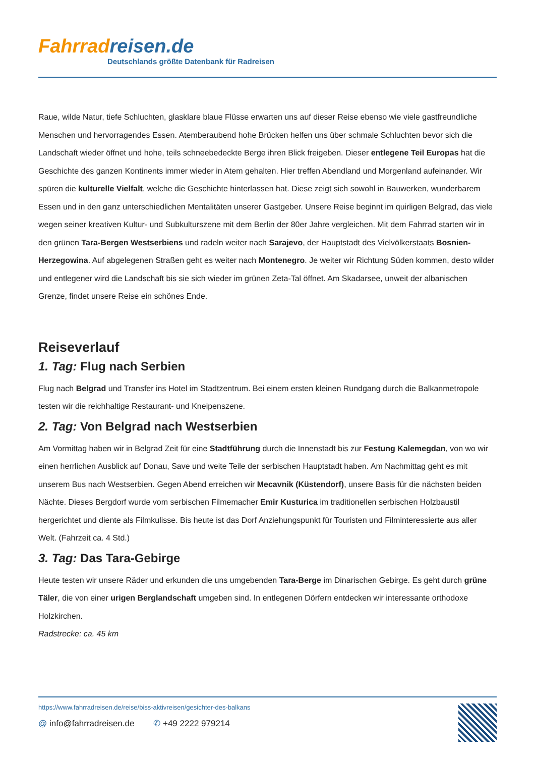Fahrradreisen.de
Deutschlands größte Datenbank für Radreisen
Raue, wilde Natur, tiefe Schluchten, glasklare blaue Flüsse erwarten uns auf dieser Reise ebenso wie viele gastfreundliche Menschen und hervorragendes Essen. Atemberaubend hohe Brücken helfen uns über schmale Schluchten bevor sich die Landschaft wieder öffnet und hohe, teils schneebedeckte Berge ihren Blick freigeben. Dieser entlegene Teil Europas hat die Geschichte des ganzen Kontinents immer wieder in Atem gehalten. Hier treffen Abendland und Morgenland aufeinander. Wir spüren die kulturelle Vielfalt, welche die Geschichte hinterlassen hat. Diese zeigt sich sowohl in Bauwerken, wunderbarem Essen und in den ganz unterschiedlichen Mentalitäten unserer Gastgeber. Unsere Reise beginnt im quirligen Belgrad, das viele wegen seiner kreativen Kultur- und Subkulturszene mit dem Berlin der 80er Jahre vergleichen. Mit dem Fahrrad starten wir in den grünen Tara-Bergen Westserbiens und radeln weiter nach Sarajevo, der Hauptstadt des Vielvölkerstaats Bosnien-Herzegowina. Auf abgelegenen Straßen geht es weiter nach Montenegro. Je weiter wir Richtung Süden kommen, desto wilder und entlegener wird die Landschaft bis sie sich wieder im grünen Zeta-Tal öffnet. Am Skadarsee, unweit der albanischen Grenze, findet unsere Reise ein schönes Ende.
Reiseverlauf
1. Tag: Flug nach Serbien
Flug nach Belgrad und Transfer ins Hotel im Stadtzentrum. Bei einem ersten kleinen Rundgang durch die Balkanmetropole testen wir die reichhaltige Restaurant- und Kneipenszene.
2. Tag: Von Belgrad nach Westserbien
Am Vormittag haben wir in Belgrad Zeit für eine Stadtführung durch die Innenstadt bis zur Festung Kalemegdan, von wo wir einen herrlichen Ausblick auf Donau, Save und weite Teile der serbischen Hauptstadt haben. Am Nachmittag geht es mit unserem Bus nach Westserbien. Gegen Abend erreichen wir Mecavnik (Küstendorf), unsere Basis für die nächsten beiden Nächte. Dieses Bergdorf wurde vom serbischen Filmemacher Emir Kusturica im traditionellen serbischen Holzbaustil hergerichtet und diente als Filmkulisse. Bis heute ist das Dorf Anziehungspunkt für Touristen und Filminteressierte aus aller Welt. (Fahrzeit ca. 4 Std.)
3. Tag: Das Tara-Gebirge
Heute testen wir unsere Räder und erkunden die uns umgebenden Tara-Berge im Dinarischen Gebirge. Es geht durch grüne Täler, die von einer urigen Berglandschaft umgeben sind. In entlegenen Dörfern entdecken wir interessante orthodoxe Holzkirchen.
Radstrecke: ca. 45 km
https://www.fahrradreisen.de/reise/biss-aktivreisen/gesichter-des-balkans
@ info@fahrradreisen.de ✆ +49 2222 979214